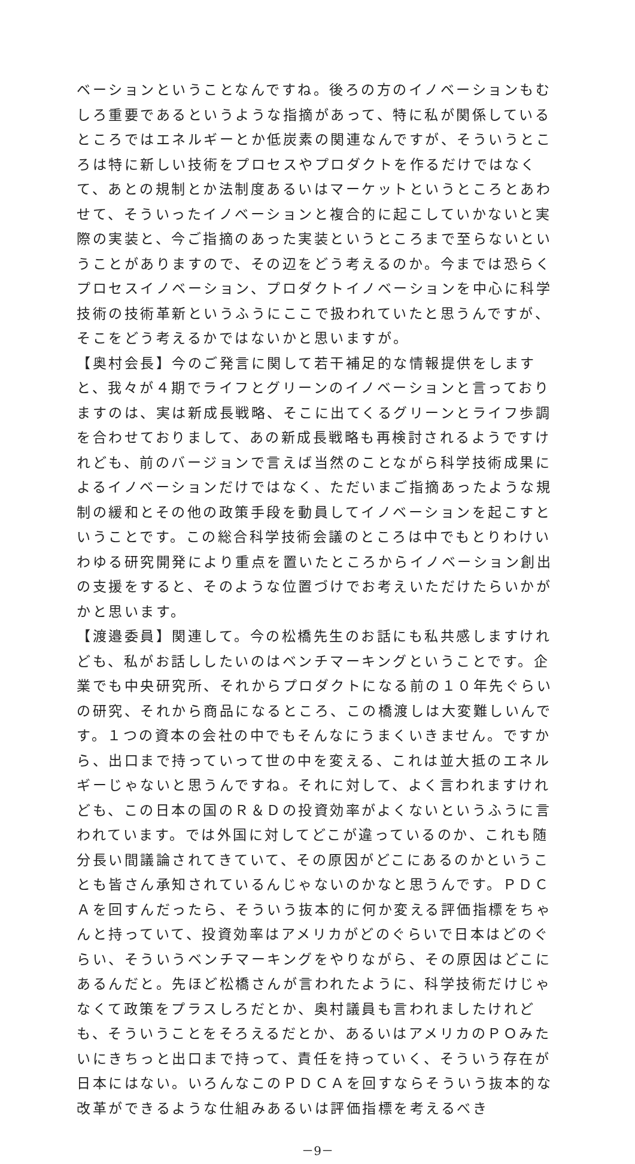ベーションということなんですね。後ろの方のイノベーションもむしろ重要であるというような指摘があって、特に私が関係しているところではエネルギーとか低炭素の関連なんですが、そういうところは特に新しい技術をプロセスやプロダクトを作るだけではなくて、あとの規制とか法制度あるいはマーケットというところとあわせて、そういったイノベーションと複合的に起こしていかないと実際の実装と、今ご指摘のあった実装というところまで至らないということがありますので、その辺をどう考えるのか。今までは恐らくプロセスイノベーション、プロダクトイノベーションを中心に科学技術の技術革新というふうにここで扱われていたと思うんですが、そこをどう考えるかではないかと思いますが。
【奥村会長】今のご発言に関して若干補足的な情報提供をしますと、我々が４期でライフとグリーンのイノベーションと言っておりますのは、実は新成長戦略、そこに出てくるグリーンとライフ歩調を合わせておりまして、あの新成長戦略も再検討されるようですけれども、前のバージョンで言えば当然のことながら科学技術成果によるイノベーションだけではなく、ただいまご指摘あったような規制の緩和とその他の政策手段を動員してイノベーションを起こすということです。この総合科学技術会議のところは中でもとりわけいわゆる研究開発により重点を置いたところからイノベーション創出の支援をすると、そのような位置づけでお考えいただけたらいかがかと思います。
【渡邉委員】関連して。今の松橋先生のお話にも私共感しますけれども、私がお話ししたいのはベンチマーキングということです。企業でも中央研究所、それからプロダクトになる前の１０年先ぐらいの研究、それから商品になるところ、この橋渡しは大変難しいんです。１つの資本の会社の中でもそんなにうまくいきません。ですから、出口まで持っていって世の中を変える、これは並大抵のエネルギーじゃないと思うんですね。それに対して、よく言われますけれども、この日本の国のＲ＆Ｄの投資効率がよくないというふうに言われています。では外国に対してどこが違っているのか、これも随分長い間議論されてきていて、その原因がどこにあるのかということも皆さん承知されているんじゃないのかなと思うんです。ＰＤＣＡを回すんだったら、そういう抜本的に何か変える評価指標をちゃんと持っていて、投資効率はアメリカがどのぐらいで日本はどのぐらい、そういうベンチマーキングをやりながら、その原因はどこにあるんだと。先ほど松橋さんが言われたように、科学技術だけじゃなくて政策をプラスしろだとか、奥村議員も言われましたけれども、そういうことをそろえるだとか、あるいはアメリカのＰＯみたいにきちっと出口まで持って、責任を持っていく、そういう存在が日本にはない。いろんなこのＰＤＣＡを回すならそういう抜本的な改革ができるような仕組みあるいは評価指標を考えるべき
－9－